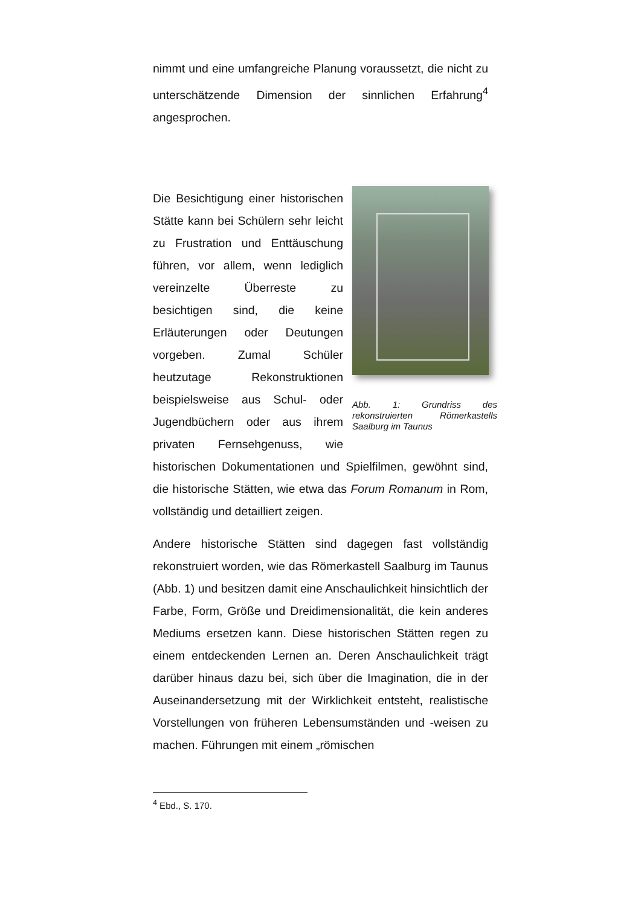nimmt und eine umfangreiche Planung voraussetzt, die nicht zu unterschätzende Dimension der sinnlichen Erfahrung<sup>4</sup> angesprochen.
Abb. 1: Grundriss des rekonstruierten Römerkastells Saalburg im Taunus
Die Besichtigung einer historischen Stätte kann bei Schülern sehr leicht zu Frustration und Enttäuschung führen, vor allem, wenn lediglich vereinzelte Überreste zu besichtigen sind, die keine Erläuterungen oder Deutungen vorgeben. Zumal Schüler heutzutage Rekonstruktionen beispielsweise aus Schul- oder Jugendbüchern oder aus ihrem privaten Fernsehgenuss, wie historischen Dokumentationen und Spielfilmen, gewöhnt sind, die historische Stätten, wie etwa das Forum Romanum in Rom, vollständig und detailliert zeigen.
Andere historische Stätten sind dagegen fast vollständig rekonstruiert worden, wie das Römerkastell Saalburg im Taunus (Abb. 1) und besitzen damit eine Anschaulichkeit hinsichtlich der Farbe, Form, Größe und Dreidimensionalität, die kein anderes Mediums ersetzen kann. Diese historischen Stätten regen zu einem entdeckenden Lernen an. Deren Anschaulichkeit trägt darüber hinaus dazu bei, sich über die Imagination, die in der Auseinandersetzung mit der Wirklichkeit entsteht, realistische Vorstellungen von früheren Lebensumständen und -weisen zu machen. Führungen mit einem „römischen
<sup>4</sup> Ebd., S. 170.